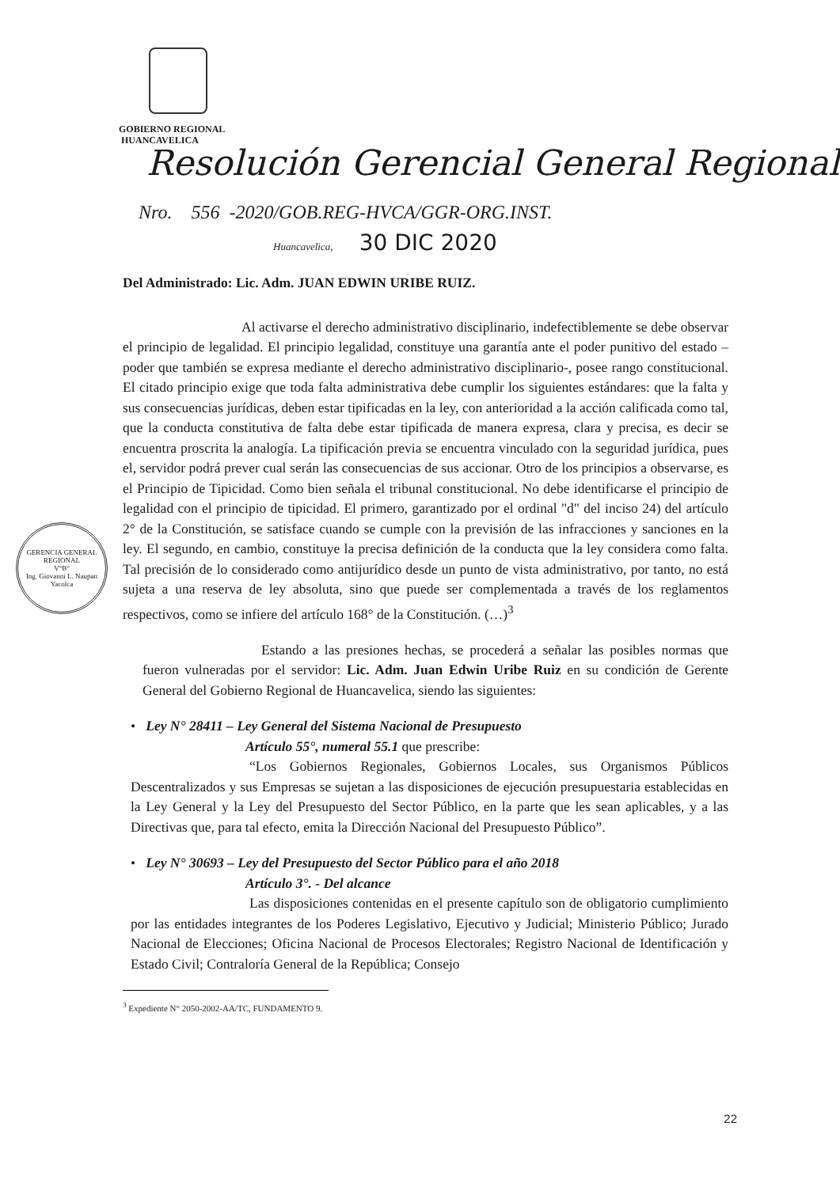GOBIERNO REGIONAL
HUANCAVELICA
Resolución Gerencial General Regional
Nro. 556 -2020/GOB.REG-HVCA/GGR-ORG.INST.
Huancavelica, 30 DIC 2020
GERENCIA GENERAL REGIONAL
V°B°
Ing. Giovanni L. Naupan Yacolca
Del Administrado: Lic. Adm. JUAN EDWIN URIBE RUIZ.
Al activarse el derecho administrativo disciplinario, indefectiblemente se debe observar el principio de legalidad. El principio legalidad, constituye una garantía ante el poder punitivo del estado – poder que también se expresa mediante el derecho administrativo disciplinario-, posee rango constitucional. El citado principio exige que toda falta administrativa debe cumplir los siguientes estándares: que la falta y sus consecuencias jurídicas, deben estar tipificadas en la ley, con anterioridad a la acción calificada como tal, que la conducta constitutiva de falta debe estar tipificada de manera expresa, clara y precisa, es decir se encuentra proscrita la analogía. La tipificación previa se encuentra vinculado con la seguridad jurídica, pues el, servidor podrá prever cual serán las consecuencias de sus accionar. Otro de los principios a observarse, es el Principio de Tipicidad. Como bien señala el tribunal constitucional. No debe identificarse el principio de legalidad con el principio de tipicidad. El primero, garantizado por el ordinal "d" del inciso 24) del artículo 2° de la Constitución, se satisface cuando se cumple con la previsión de las infracciones y sanciones en la ley. El segundo, en cambio, constituye la precisa definición de la conducta que la ley considera como falta. Tal precisión de lo considerado como antijurídico desde un punto de vista administrativo, por tanto, no está sujeta a una reserva de ley absoluta, sino que puede ser complementada a través de los reglamentos respectivos, como se infiere del artículo 168° de la Constitución. (…)<sup>3</sup>
Estando a las presiones hechas, se procederá a señalar las posibles normas que fueron vulneradas por el servidor: Lic. Adm. Juan Edwin Uribe Ruiz en su condición de Gerente General del Gobierno Regional de Huancavelica, siendo las siguientes:
• Ley N° 28411 – Ley General del Sistema Nacional de Presupuesto
Artículo 55°, numeral 55.1 que prescribe:
“Los Gobiernos Regionales, Gobiernos Locales, sus Organismos Públicos Descentralizados y sus Empresas se sujetan a las disposiciones de ejecución presupuestaria establecidas en la Ley General y la Ley del Presupuesto del Sector Público, en la parte que les sean aplicables, y a las Directivas que, para tal efecto, emita la Dirección Nacional del Presupuesto Público”.
• Ley N° 30693 – Ley del Presupuesto del Sector Público para el año 2018
Artículo 3°. - Del alcance
Las disposiciones contenidas en el presente capítulo son de obligatorio cumplimiento por las entidades integrantes de los Poderes Legislativo, Ejecutivo y Judicial; Ministerio Público; Jurado Nacional de Elecciones; Oficina Nacional de Procesos Electorales; Registro Nacional de Identificación y Estado Civil; Contraloría General de la República; Consejo
<sup>3</sup> Expediente N° 2050-2002-AA/TC, FUNDAMENTO 9.
22